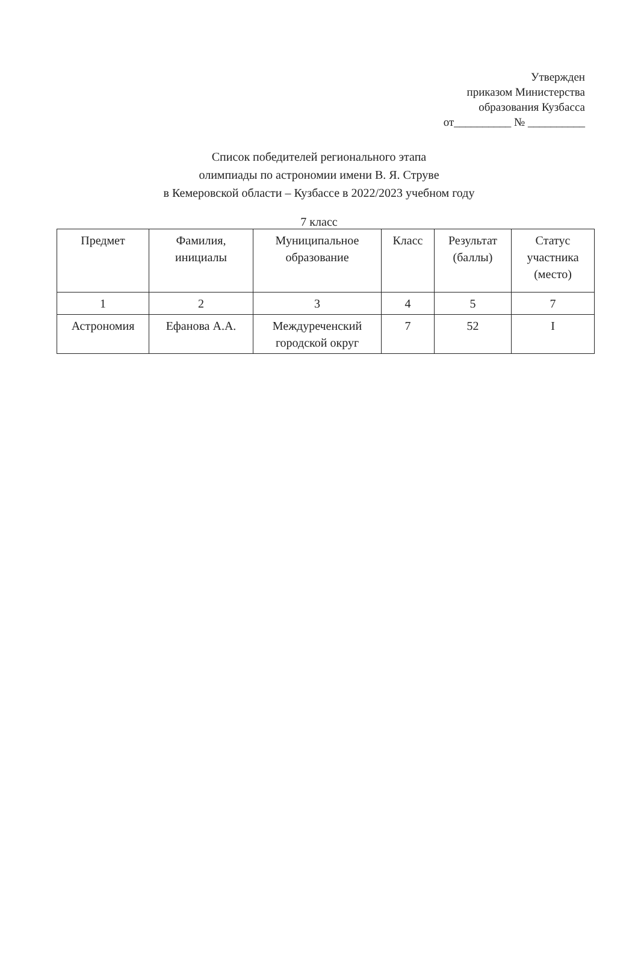Утвержден
приказом Министерства
образования Кузбасса
от__________ № __________
Список победителей регионального этапа
олимпиады по астрономии имени В. Я. Струве
в Кемеровской области – Кузбассе в 2022/2023 учебном году
7 класс
| Предмет | Фамилия, инициалы | Муниципальное образование | Класс | Результат (баллы) | Статус участника (место) |
| --- | --- | --- | --- | --- | --- |
| 1 | 2 | 3 | 4 | 5 | 7 |
| Астрономия | Ефанова А.А. | Междуреченский городской округ | 7 | 52 | I |